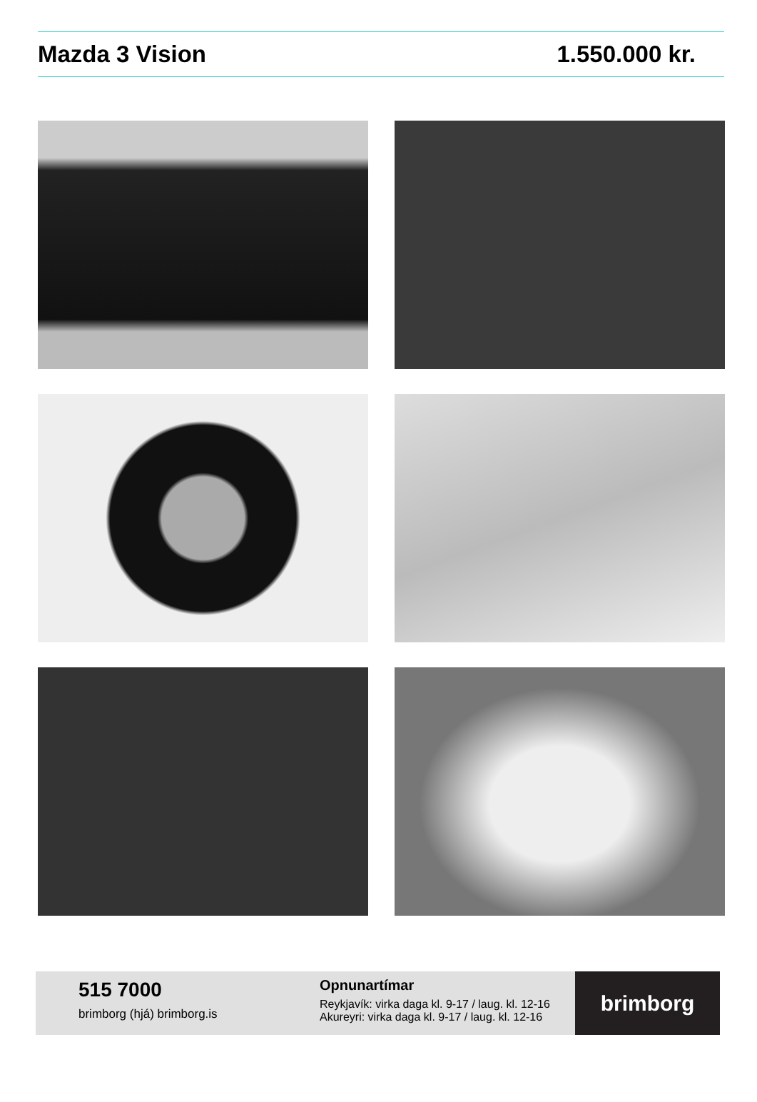Mazda 3 Vision 1.550.000 kr.
515 7000
brimborg (hjá) brimborg.is
Opnunartímar
Reykjavík: virka daga kl. 9-17 / laug. kl. 12-16
Akureyri: virka daga kl. 9-17 / laug. kl. 12-16
brimborg